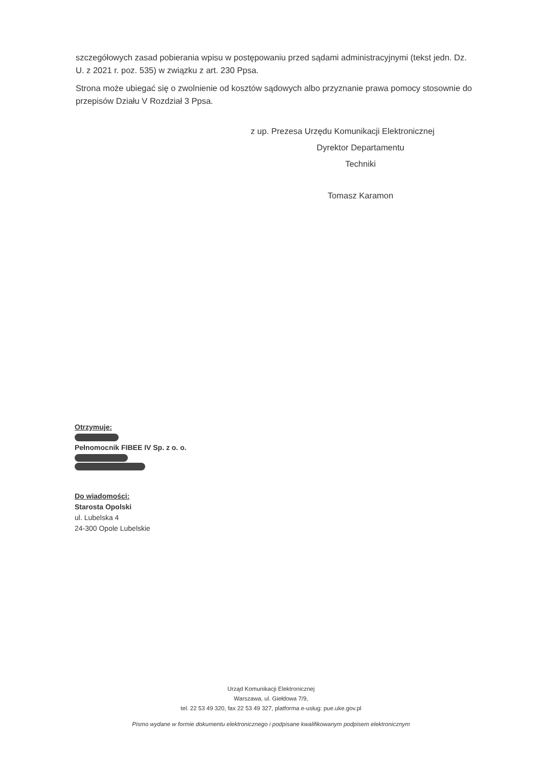szczegółowych zasad pobierania wpisu w postępowaniu przed sądami administracyjnymi (tekst jedn. Dz. U. z 2021 r. poz. 535) w związku z art. 230 Ppsa.
Strona może ubiegać się o zwolnienie od kosztów sądowych albo przyznanie prawa pomocy stosownie do przepisów Działu V Rozdział 3 Ppsa.
z up. Prezesa Urzędu Komunikacji Elektronicznej
Dyrektor Departamentu
Techniki
Tomasz Karamon
Otrzymuje:
Pełnomocnik FIBEE IV Sp. z o. o.
Do wiadomości:
Starosta Opolski
ul. Lubelska 4
24-300 Opole Lubelskie
Urząd Komunikacji Elektronicznej
Warszawa, ul. Giełdowa 7/9,
tel. 22 53 49 320, fax 22 53 49 327, platforma e-usług: pue.uke.gov.pl
Pismo wydane w formie dokumentu elektronicznego i podpisane kwalifikowanym podpisem elektronicznym